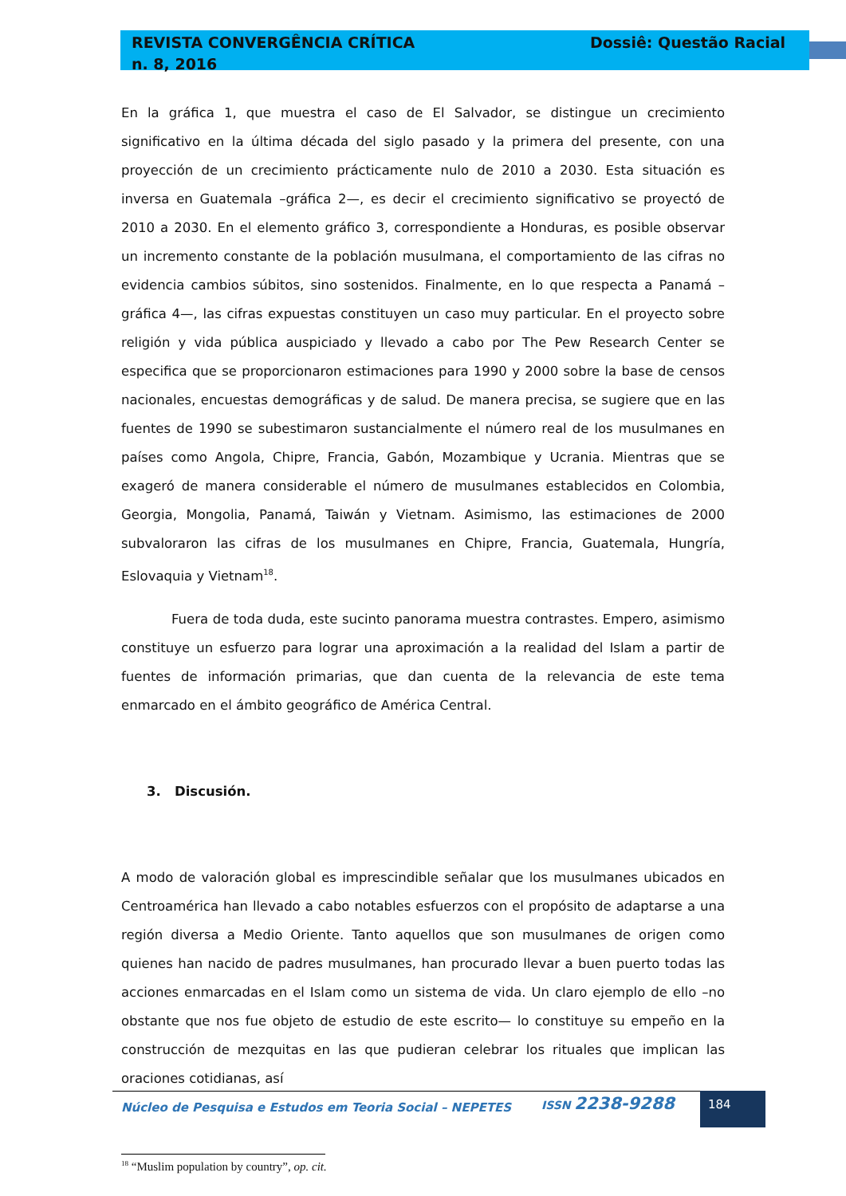REVISTA CONVERGÊNCIA CRÍTICA
n. 8, 2016
Dossiê: Questão Racial
En la gráfica 1, que muestra el caso de El Salvador, se distingue un crecimiento significativo en la última década del siglo pasado y la primera del presente, con una proyección de un crecimiento prácticamente nulo de 2010 a 2030. Esta situación es inversa en Guatemala –gráfica 2—, es decir el crecimiento significativo se proyectó de 2010 a 2030. En el elemento gráfico 3, correspondiente a Honduras, es posible observar un incremento constante de la población musulmana, el comportamiento de las cifras no evidencia cambios súbitos, sino sostenidos. Finalmente, en lo que respecta a Panamá –gráfica 4—, las cifras expuestas constituyen un caso muy particular. En el proyecto sobre religión y vida pública auspiciado y llevado a cabo por The Pew Research Center se especifica que se proporcionaron estimaciones para 1990 y 2000 sobre la base de censos nacionales, encuestas demográficas y de salud. De manera precisa, se sugiere que en las fuentes de 1990 se subestimaron sustancialmente el número real de los musulmanes en países como Angola, Chipre, Francia, Gabón, Mozambique y Ucrania. Mientras que se exageró de manera considerable el número de musulmanes establecidos en Colombia, Georgia, Mongolia, Panamá, Taiwán y Vietnam. Asimismo, las estimaciones de 2000 subvaloraron las cifras de los musulmanes en Chipre, Francia, Guatemala, Hungría, Eslovaquia y Vietnam<sup>18</sup>.
Fuera de toda duda, este sucinto panorama muestra contrastes. Empero, asimismo constituye un esfuerzo para lograr una aproximación a la realidad del Islam a partir de fuentes de información primarias, que dan cuenta de la relevancia de este tema enmarcado en el ámbito geográfico de América Central.
3. Discusión.
A modo de valoración global es imprescindible señalar que los musulmanes ubicados en Centroamérica han llevado a cabo notables esfuerzos con el propósito de adaptarse a una región diversa a Medio Oriente. Tanto aquellos que son musulmanes de origen como quienes han nacido de padres musulmanes, han procurado llevar a buen puerto todas las acciones enmarcadas en el Islam como un sistema de vida. Un claro ejemplo de ello –no obstante que nos fue objeto de estudio de este escrito— lo constituye su empeño en la construcción de mezquitas en las que pudieran celebrar los rituales que implican las oraciones cotidianas, así
<sup>18</sup> “Muslim population by country”, op. cit.
Núcleo de Pesquisa e Estudos em Teoria Social – NEPETES
ISSN 2238-9288 184